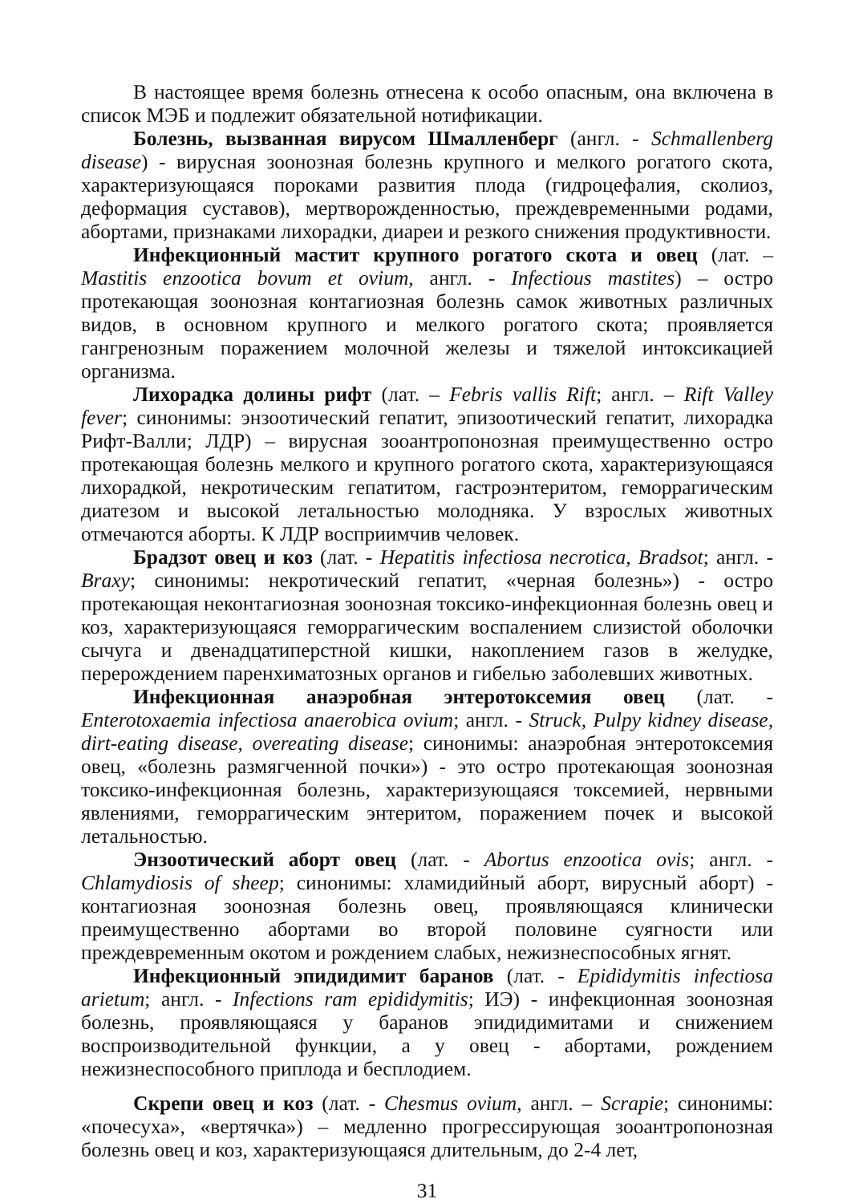В настоящее время болезнь отнесена к особо опасным, она включена в список МЭБ и подлежит обязательной нотификации.
Болезнь, вызванная вирусом Шмалленберг (англ. - Schmallenberg disease) - вирусная зоонозная болезнь крупного и мелкого рогатого скота, характеризующаяся пороками развития плода (гидроцефалия, сколиоз, деформация суставов), мертворожденностью, преждевременными родами, абортами, признаками лихорадки, диареи и резкого снижения продуктивности.
Инфекционный мастит крупного рогатого скота и овец (лат. – Mastitis enzootica bovum et ovium, англ. - Infectious mastites) – остро протекающая зоонозная контагиозная болезнь самок животных различных видов, в основном крупного и мелкого рогатого скота; проявляется гангренозным поражением молочной железы и тяжелой интоксикацией организма.
Лихорадка долины рифт (лат. – Febris vallis Rift; англ. – Rift Valley fever; синонимы: энзоотический гепатит, эпизоотический гепатит, лихорадка Рифт-Валли; ЛДР) – вирусная зооантропонозная преимущественно остро протекающая болезнь мелкого и крупного рогатого скота, характеризующаяся лихорадкой, некротическим гепатитом, гастроэнтеритом, геморрагическим диатезом и высокой летальностью молодняка. У взрослых животных отмечаются аборты. К ЛДР восприимчив человек.
Брадзот овец и коз (лат. - Hepatitis infectiosa necrotica, Bradsot; англ. - Braxy; синонимы: некротический гепатит, «черная болезнь») - остро протекающая неконтагиозная зоонозная токсико-инфекционная болезнь овец и коз, характеризующаяся геморрагическим воспалением слизистой оболочки сычуга и двенадцатиперстной кишки, накоплением газов в желудке, перерождением паренхиматозных органов и гибелью заболевших животных.
Инфекционная анаэробная энтеротоксемия овец (лат. - Enterotoxaemia infectiosa anaerobica ovium; англ. - Struck, Pulpy kidney disease, dirt-eating disease, overeating disease; синонимы: анаэробная энтеротоксемия овец, «болезнь размягченной почки») - это остро протекающая зоонозная токсико-инфекционная болезнь, характеризующаяся токсемией, нервными явлениями, геморрагическим энтеритом, поражением почек и высокой летальностью.
Энзоотический аборт овец (лат. - Abortus enzootica ovis; англ. - Chlamydiosis of sheep; синонимы: хламидийный аборт, вирусный аборт) - контагиозная зоонозная болезнь овец, проявляющаяся клинически преимущественно абортами во второй половине суягности или преждевременным окотом и рождением слабых, нежизнеспособных ягнят.
Инфекционный эпидидимит баранов (лат. - Epididymitis infectiosa arietum; англ. - Infections ram epididymitis; ИЭ) - инфекционная зоонозная болезнь, проявляющаяся у баранов эпидидимитами и снижением воспроизводительной функции, а у овец - абортами, рождением нежизнеспособного приплода и бесплодием.
Скрепи овец и коз (лат. - Chesmus ovium, англ. – Scrapie; синонимы: «почесуха», «вертячка») – медленно прогрессирующая зооантропонозная болезнь овец и коз, характеризующаяся длительным, до 2-4 лет,
31